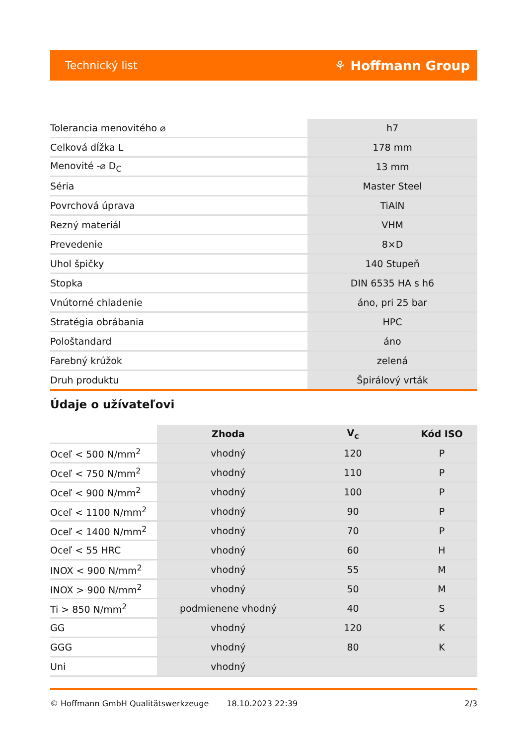Technický list ⚘ Hoffmann Group
| Tolerancia menovitého ⌀ | h7 |
| Celková dĺžka L | 178 mm |
| Menovité -⌀ D<sub>C</sub> | 13 mm |
| Séria | Master Steel |
| Povrchová úprava | TiAlN |
| Rezný materiál | VHM |
| Prevedenie | 8×D |
| Uhol špičky | 140 Stupeň |
| Stopka | DIN 6535 HA s h6 |
| Vnútorné chladenie | áno, pri 25 bar |
| Stratégia obrábania | HPC |
| Pološtandard | áno |
| Farebný krúžok | zelená |
| Druh produktu | Špirálový vrták |
Údaje o užívateľovi
| | Zhoda | V<sub>c</sub> | Kód ISO |
| --- | --- | --- | --- |
| Oceľ < 500 N/mm<sup>2</sup> | vhodný | 120 | P |
| Oceľ < 750 N/mm<sup>2</sup> | vhodný | 110 | P |
| Oceľ < 900 N/mm<sup>2</sup> | vhodný | 100 | P |
| Oceľ < 1100 N/mm<sup>2</sup> | vhodný | 90 | P |
| Oceľ < 1400 N/mm<sup>2</sup> | vhodný | 70 | P |
| Oceľ < 55 HRC | vhodný | 60 | H |
| INOX < 900 N/mm<sup>2</sup> | vhodný | 55 | M |
| INOX > 900 N/mm<sup>2</sup> | vhodný | 50 | M |
| Ti > 850 N/mm<sup>2</sup> | podmienene vhodný | 40 | S |
| GG | vhodný | 120 | K |
| GGG | vhodný | 80 | K |
| Uni | vhodný | | |
© Hoffmann GmbH Qualitätswerkzeuge 18.10.2023 22:39 2/3